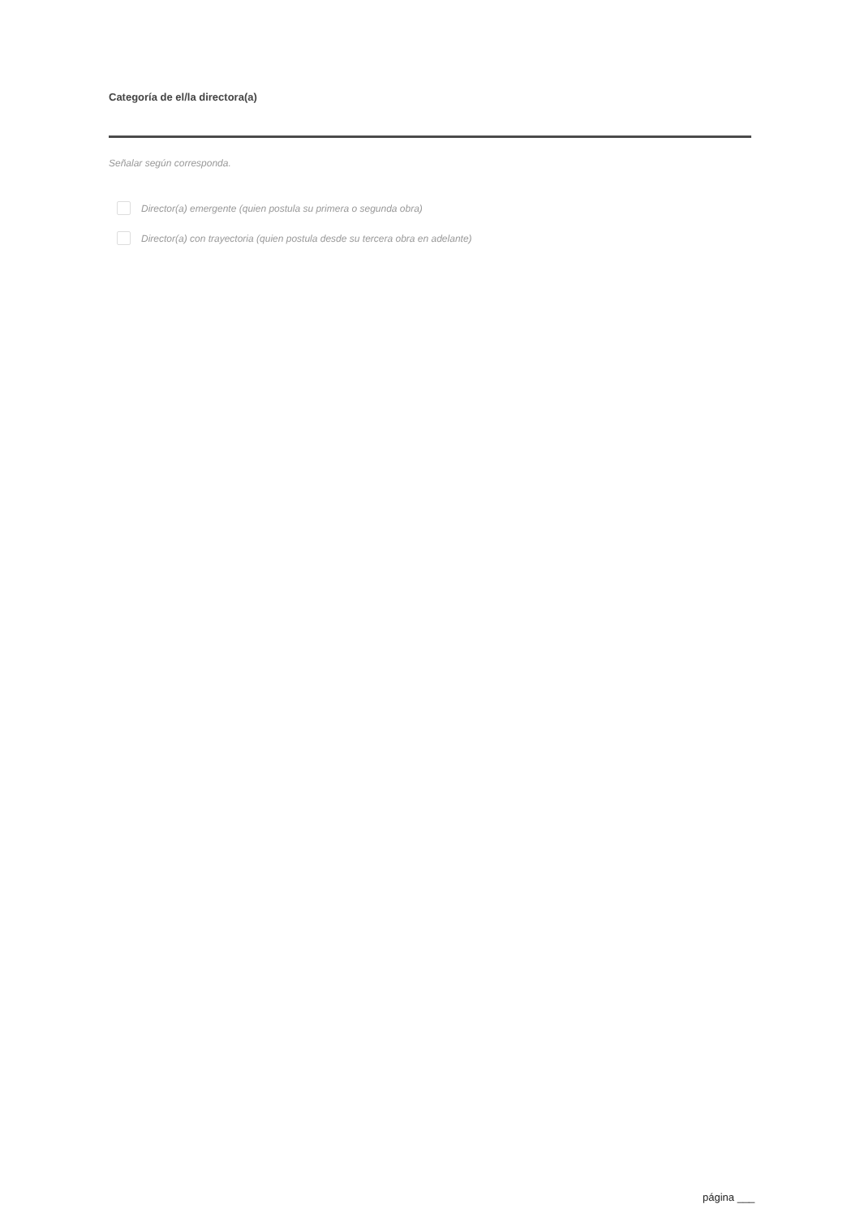Categoría de el/la directora(a)
Señalar según corresponda.
Director(a) emergente (quien postula su primera o segunda obra)
Director(a) con trayectoria (quien postula desde su tercera obra en adelante)
página ___